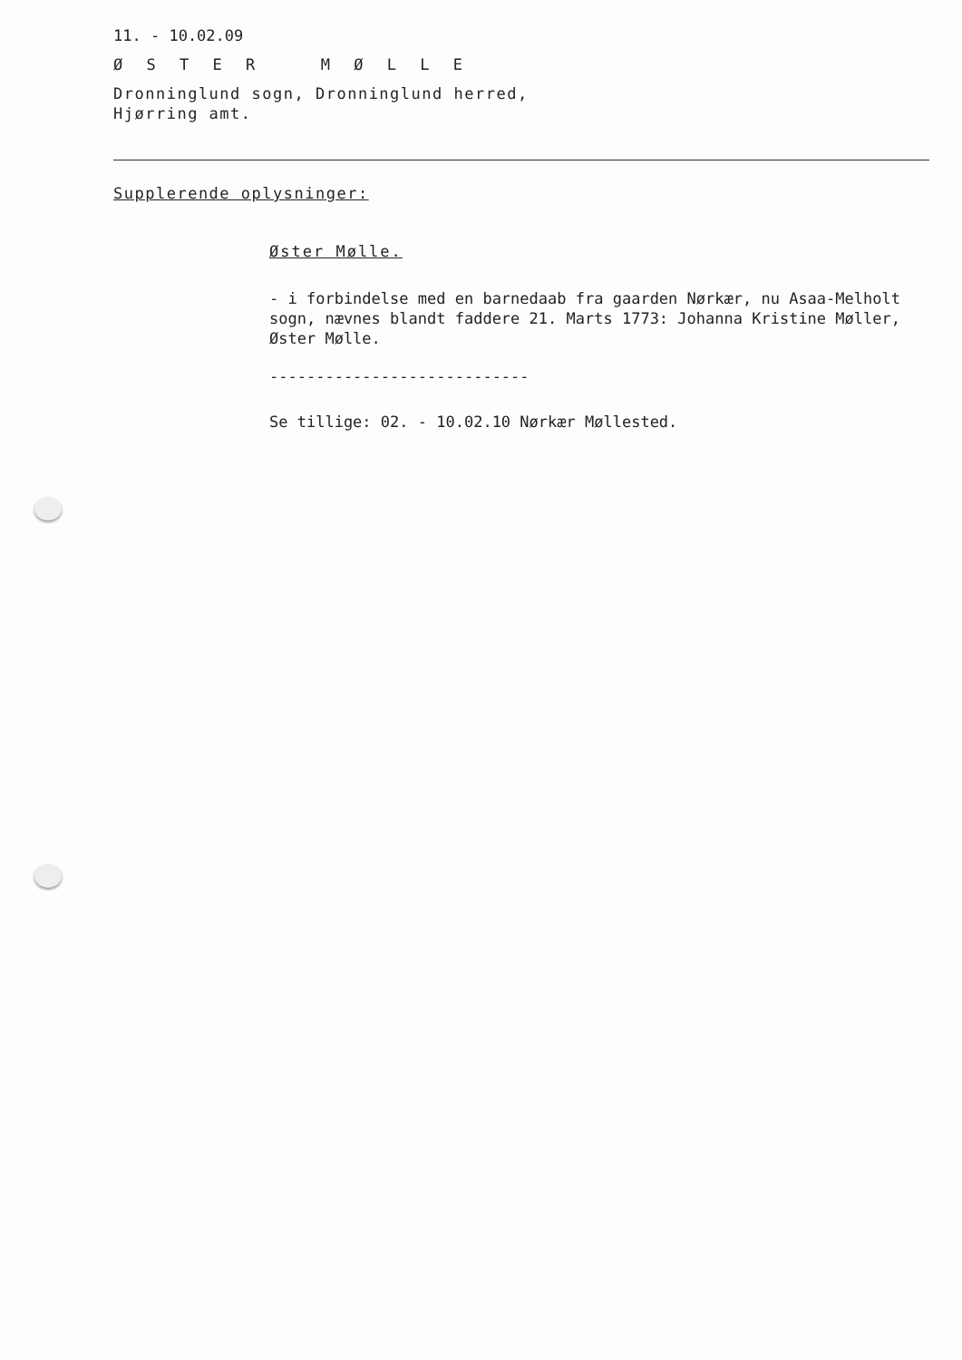11. - 10.02.09
Ø S T E R M Ø L L E
Dronninglund sogn, Dronninglund herred,
Hjørring amt.
Supplerende oplysninger:
Øster Mølle.
- i forbindelse med en barnedaab fra gaarden Nørkær, nu Asaa-Melholt sogn, nævnes blandt faddere 21. Marts 1773: Johanna Kristine Møller, Øster Mølle.
----------------------------
Se tillige: 02. - 10.02.10 Nørkær Møllested.